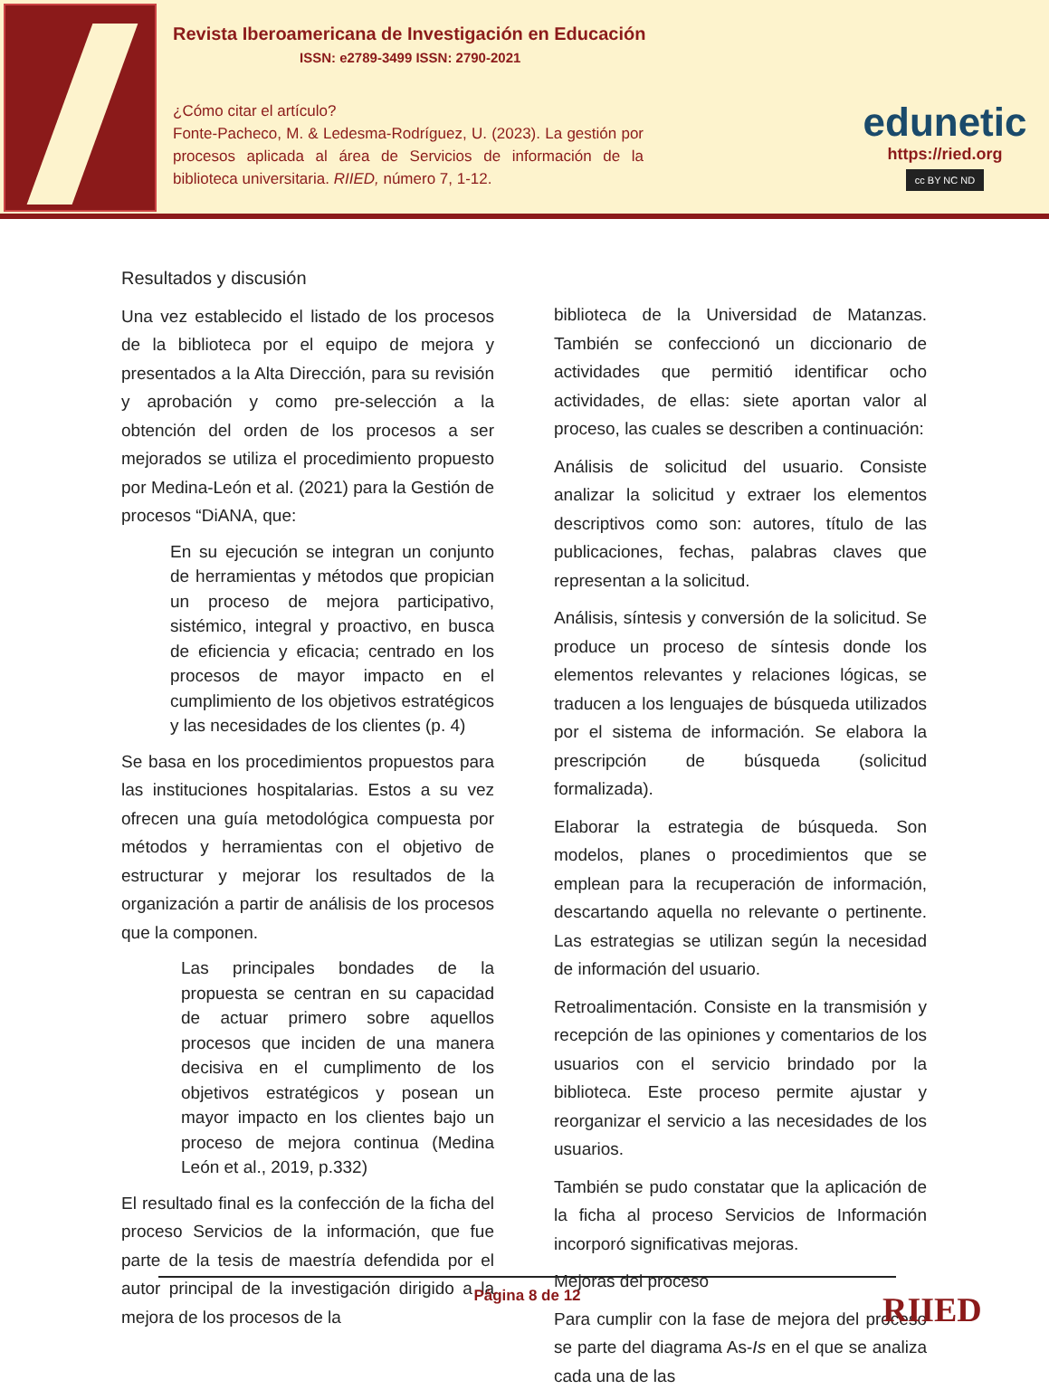Revista Iberoamericana de Investigación en Educación
ISSN: e2789-3499 ISSN: 2790-2021
¿Cómo citar el artículo?
Fonte-Pacheco, M. & Ledesma-Rodríguez, U. (2023). La gestión por procesos aplicada al área de Servicios de información de la biblioteca universitaria. RIIED, número 7, 1-12.
edunetic
https://ried.org
cc BY NC ND
Resultados y discusión
Una vez establecido el listado de los procesos de la biblioteca por el equipo de mejora y presentados a la Alta Dirección, para su revisión y aprobación y como pre-selección a la obtención del orden de los procesos a ser mejorados se utiliza el procedimiento propuesto por Medina-León et al. (2021) para la Gestión de procesos “DiANA, que:
En su ejecución se integran un conjunto de herramientas y métodos que propician un proceso de mejora participativo, sistémico, integral y proactivo, en busca de eficiencia y eficacia; centrado en los procesos de mayor impacto en el cumplimiento de los objetivos estratégicos y las necesidades de los clientes (p. 4)
Se basa en los procedimientos propuestos para las instituciones hospitalarias. Estos a su vez ofrecen una guía metodológica compuesta por métodos y herramientas con el objetivo de estructurar y mejorar los resultados de la organización a partir de análisis de los procesos que la componen.
Las principales bondades de la propuesta se centran en su capacidad de actuar primero sobre aquellos procesos que inciden de una manera decisiva en el cumplimento de los objetivos estratégicos y posean un mayor impacto en los clientes bajo un proceso de mejora continua (Medina León et al., 2019, p.332)
El resultado final es la confección de la ficha del proceso Servicios de la información, que fue parte de la tesis de maestría defendida por el autor principal de la investigación dirigido a la mejora de los procesos de la
biblioteca de la Universidad de Matanzas. También se confeccionó un diccionario de actividades que permitió identificar ocho actividades, de ellas: siete aportan valor al proceso, las cuales se describen a continuación:
Análisis de solicitud del usuario. Consiste analizar la solicitud y extraer los elementos descriptivos como son: autores, título de las publicaciones, fechas, palabras claves que representan a la solicitud.
Análisis, síntesis y conversión de la solicitud. Se produce un proceso de síntesis donde los elementos relevantes y relaciones lógicas, se traducen a los lenguajes de búsqueda utilizados por el sistema de información. Se elabora la prescripción de búsqueda (solicitud formalizada).
Elaborar la estrategia de búsqueda. Son modelos, planes o procedimientos que se emplean para la recuperación de información, descartando aquella no relevante o pertinente. Las estrategias se utilizan según la necesidad de información del usuario.
Retroalimentación. Consiste en la transmisión y recepción de las opiniones y comentarios de los usuarios con el servicio brindado por la biblioteca. Este proceso permite ajustar y reorganizar el servicio a las necesidades de los usuarios.
También se pudo constatar que la aplicación de la ficha al proceso Servicios de Información incorporó significativas mejoras.
Mejoras del proceso
Para cumplir con la fase de mejora del proceso se parte del diagrama As-Is en el que se analiza cada una de las
Página 8 de 12
RIIED